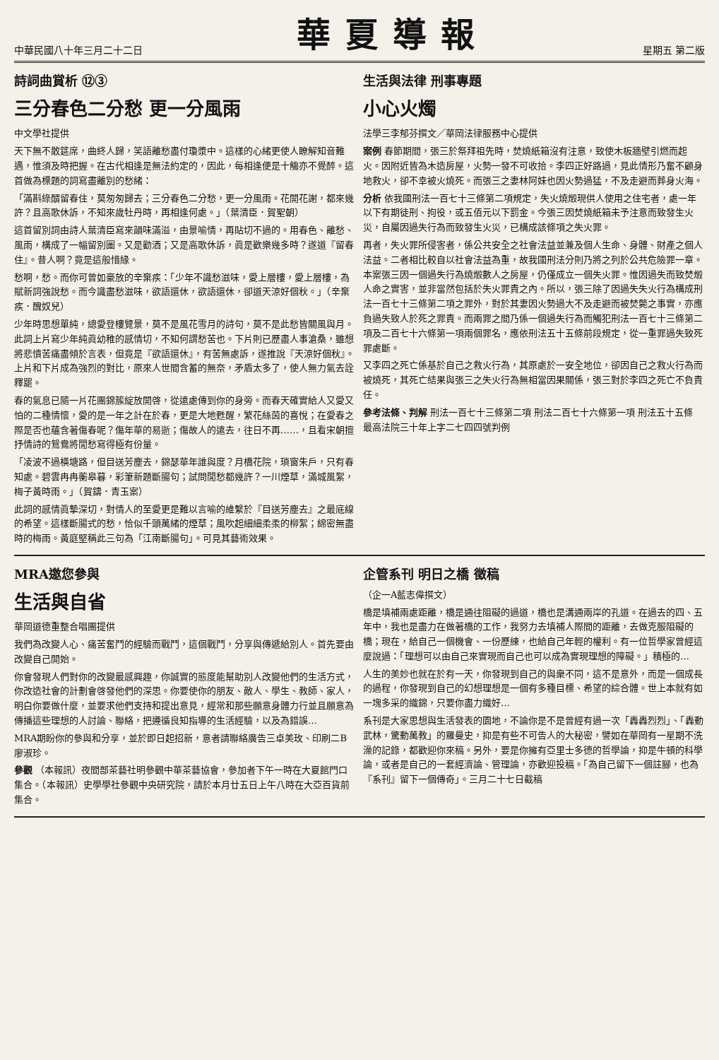中華民國八十年三月二十二日
華夏導報
星期五 第二版
詩詞曲賞析 ⑫③
三分春色二分愁 更一分風雨
中文學社提供
天下無不散筵席，曲終人歸，笑語離愁盡付瓊漿中。這樣的心緒更使人瞭解知音難遇，惟須及時把握。在古代相逢是無法約定的，因此，每相逢便是十觴亦不覺醉。這首做為標題的詞寫盡離別的愁緒：
「滿斟綠醑留春住，莫匆匆歸去；三分春色二分愁，更一分風雨。花開花謝，都來幾許？且高歌休訴，不知來歲牡丹時，再相逢何處。」（葉清臣．賀聖朝）
這首留別詞由詩人葉清臣寫來韻味滿溢，由景喻情，再貼切不過的。用春色、離愁、風雨，構成了一幅留別圖。又是勸酒；又是高歌休訴，眞是歡樂幾多時？遂道『留春住』。昔人啊？竟是這般惜緣。
愁啊，愁。而你可曾如豪放的辛棄疾：「少年不識愁滋味，愛上層樓，愛上層樓，為賦新詞強說愁。而今識盡愁滋味，欲語還休，欲語還休，卻道天涼好個秋。」（辛棄疾．醜奴兒）
少年時思想單純，總愛登樓覽景，莫不是風花雪月的詩句，莫不是此愁皆關風與月。此詞上片寫少年純眞幼稚的感情切，不知何謂愁苦也。下片則已歷盡人事滄桑，雖想將悲憤苦痛盡傾於言表，但竟是『欲語還休』，有苦無處訴，遂推說『天涼好個秋』。上片和下片成為強烈的對比，原來人世間含蓄的無奈，矛盾太多了，使人無力氣去詮釋罷。
春的氣息已隨一片花團錦簇綻放開啓，從遠處傳到你的身旁。而春天確實給人又愛又怕的二種情懷，愛的是一年之計在於春，更是大地甦醒，繁花絲茵的喜悅；在愛春之際是否也蘊含著傷春呢？傷年華的易逝；傷故人的遠去，往日不再……，且看宋朝擅抒情詩的鴛鴦將閒愁寫得極有份量。
「凌波不過橫塘路，但目送芳塵去，錦瑟華年誰與度？月橋花院，瑣窗朱戶，只有春知處。碧雲冉冉蘅皋暮，彩筆新題斷腸句；試問閒愁都幾許？一川煙草，滿城風絮，梅子黃時雨。」（賀鑄．青玉案）
此詞的感情眞摯深切，對情人的至愛更是難以言喻的維繫於『目送芳塵去』之最底線的希望。這樣斷腸式的愁，恰似千頭萬緒的煙草；風吹起細細柔柔的柳絮；綿密無盡時的梅雨。黃庭堅稱此三句為「江南斷腸句」。可見其藝術效果。
生活與法律 刑事專題
小心火燭
法學三李郁芬撰文／華岡法律服務中心提供
案例 春節期間，張三於祭拜祖先時，焚燒紙箱沒有注意，致使木板牆壁引燃而起火。因附近皆為木造房屋，火勢一發不可收拾。李四正好路過，見此情形乃奮不顧身地救火，卻不幸被火燒死。而張三之妻林阿妹也因火勢過猛，不及走避而葬身火海。
分析 依我國刑法一百七十三條第二項規定，失火燒燬現供人使用之住宅者，處一年以下有期徒刑、拘役，或五佰元以下罰金。今張三因焚燒紙箱未予注意而致發生火災，自屬因過失行為而致發生火災，已構成該條項之失火罪。
再者，失火罪所侵害者，係公共安全之社會法益並兼及個人生命、身體、財產之個人法益。二者相比較自以社會法益為重，故我國刑法分則乃將之列於公共危險罪一章。本案張三因一個過失行為燒燬數人之房屋，仍僅成立一個失火罪。惟因過失而致焚燬人命之實害，並非當然包括於失火罪責之內。所以，張三除了因過失失火行為構成刑法一百七十三條第二項之罪外，對於其妻因火勢過大不及走避而被焚斃之事實，亦應負過失致人於死之罪責。而兩罪之間乃係一個過失行為而觸犯刑法一百七十三條第二項及二百七十六條第一項兩個罪名，應依刑法五十五條前段規定，從一重罪過失致死罪處斷。
又李四之死亡係基於自己之救火行為，其原處於一安全地位，卻因自己之救火行為而被燒死，其死亡結果與張三之失火行為無相當因果關係，張三對於李四之死亡不負責任。
參考法條、判解 刑法一百七十三條第二項 刑法二百七十六條第一項 刑法五十五條 最高法院三十年上字二七四四號判例
MRA邀您參與
生活與自省
華岡道德重整合唱團提供
我們為改變人心、痛苦奮鬥的經驗而戰鬥，這個戰鬥，分享與傳遞給別人。首先要由改變自己開始。
你會發現人們對你的改變最感興趣，你誠實的態度能幫助別人改變他們的生活方式，你改造社會的計劃會啓發他們的深思。你要使你的朋友、敵人、學生、教師、家人，明白你要做什麼，並要求他們支持和提出意見，經常和那些願意身體力行並且願意為傳播這些理想的人討論、聯絡，把遵循良知指導的生活經驗，以及為錯誤…
MRA期盼你的參與和分享，並於即日起招新，意者請聯絡廣告三卓美玫、印刷二B廖淑珍。
參觀 （本報訊）夜間部茶藝社明參觀中華茶藝協會，參加者下午一時在大夏館門口集合。（本報訊）史學學社參觀中央研究院，請於本月廿五日上午八時在大亞百貨前集合。
企管系刊 明日之橋 徵稿
（企一A藍志偉撰文）
橋是填補兩處距離，橋是通往阻礙的過道，橋也是溝通兩岸的孔道。在過去的四、五年中，我也是盡力在做著橋的工作，我努力去填補人際間的距離，去做克服阻礙的橋；現在，給自己一個機會、一份歷練，也給自己年輕的權利。有一位哲學家曾經這麼說過：「理想可以由自己來實現而自己也可以成為實現理想的障礙。」積極的…
人生的美妙也就在於有一天，你發現到自己的與衆不同，這不是意外，而是一個成長的過程，你發現到自己的幻想理想是一個有多種目標、希望的綜合體。世上本就有如一塊多采的織錦，只要你盡力織好…
系刊是大家思想與生活發表的園地，不論你是不是曾經有過一次「轟轟烈烈」、「轟動武林，驚動萬教」的羅曼史，抑是有些不可告人的大秘密，譬如在華岡有一星期不洗澡的記錄，都歡迎你來稿。另外，要是你擁有亞里士多德的哲學論，抑是牛頓的科學論，或者是自己的一套經濟論、管理論，亦歡迎投稿。「為自己留下一個註腳，也為『系刊』留下一個傳奇」。三月二十七日截稿